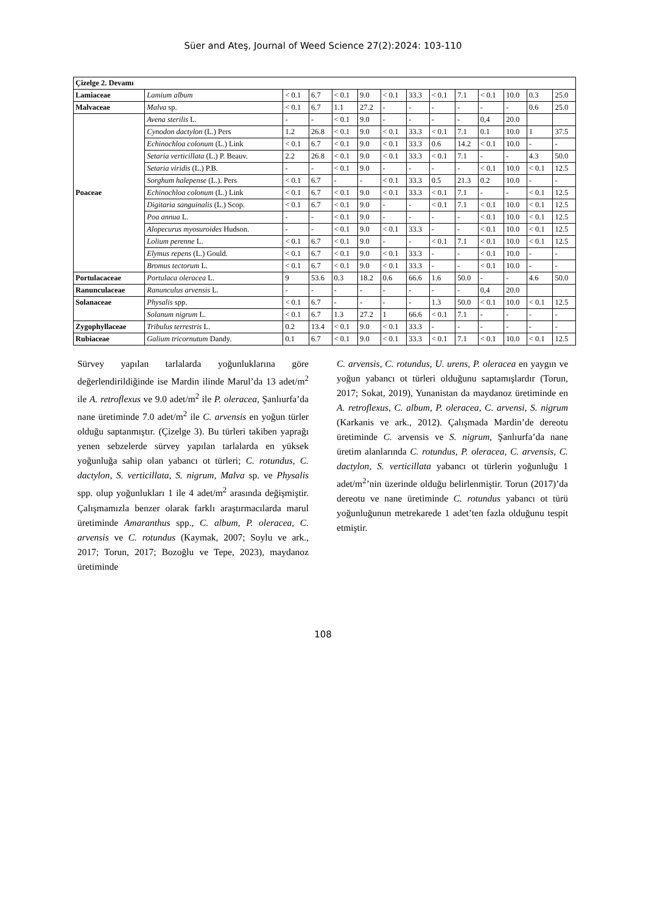Süer and Ateş, Journal of Weed Science 27(2):2024: 103-110
| Çizelge 2. Devamı | | | | | | | | | | | | | |
| --- | --- | --- | --- | --- | --- | --- | --- | --- | --- | --- | --- | --- | --- |
| Lamiaceae | Lamium album | < 0.1 | 6.7 | < 0.1 | 9.0 | < 0.1 | 33.3 | < 0.1 | 7.1 | < 0.1 | 10.0 | 0.3 | 25.0 |
| Malvaceae | Malva sp. | < 0.1 | 6.7 | 1.1 | 27.2 | - | - | - | - | - | - | 0.6 | 25.0 |
| Poaceae | Avena sterilis L. | - | - | < 0.1 | 9.0 | - | - | - | - | 0,4 | 20.0 | | |
| | Cynodon dactylon (L.) Pers | 1.2 | 26.8 | < 0.1 | 9.0 | < 0.1 | 33.3 | < 0.1 | 7.1 | 0.1 | 10.0 | 1 | 37.5 |
| | Echinochloa colonum (L.) Link | < 0.1 | 6.7 | < 0.1 | 9.0 | < 0.1 | 33.3 | 0.6 | 14.2 | < 0.1 | 10.0 | - | - |
| | Setaria verticillata (L.) P. Beauv. | 2.2 | 26.8 | < 0.1 | 9.0 | < 0.1 | 33.3 | < 0.1 | 7.1 | - | - | 4.3 | 50.0 |
| | Setaria viridis (L.) P.B. | - | - | < 0.1 | 9.0 | - | - | - | - | < 0.1 | 10.0 | < 0.1 | 12.5 |
| | Sorghum halepense (L.). Pers | < 0.1 | 6.7 | - | - | < 0.1 | 33.3 | 0.5 | 21.3 | 0.2 | 10.0 | - | - |
| | Echinochloa colonum (L.) Link | < 0.1 | 6.7 | < 0.1 | 9.0 | < 0.1 | 33.3 | < 0.1 | 7.1 | - | - | < 0.1 | 12.5 |
| | Digitaria sanguinalis (L.) Scop. | < 0.1 | 6.7 | < 0.1 | 9.0 | - | - | < 0.1 | 7.1 | < 0.1 | 10.0 | < 0.1 | 12.5 |
| | Poa annua L. | - | - | < 0.1 | 9.0 | - | - | - | - | < 0.1 | 10.0 | < 0.1 | 12.5 |
| | Alopecurus myosuroides Hudson. | - | - | < 0.1 | 9.0 | < 0.1 | 33.3 | - | - | < 0.1 | 10.0 | < 0.1 | 12.5 |
| | Lolium perenne L. | < 0.1 | 6.7 | < 0.1 | 9.0 | - | - | < 0.1 | 7.1 | < 0.1 | 10.0 | < 0.1 | 12.5 |
| | Elymus repens (L.) Gould. | < 0.1 | 6.7 | < 0.1 | 9.0 | < 0.1 | 33.3 | - | - | < 0.1 | 10.0 | - | - |
| | Bromus tectorum L. | < 0.1 | 6.7 | < 0.1 | 9.0 | < 0.1 | 33.3 | - | - | < 0.1 | 10.0 | - | - |
| Portulacaceae | Portulaca oleracea L. | 9 | 53.6 | 0.3 | 18.2 | 0.6 | 66.6 | 1.6 | 50.0 | - | - | 4.6 | 50.0 |
| Ranunculaceae | Ranunculus arvensis L. | - | - | - | - | - | - | - | - | 0,4 | 20.0 | | |
| Solanaceae | Physalis spp. | < 0.1 | 6.7 | - | - | - | - | 1.3 | 50.0 | < 0.1 | 10.0 | < 0.1 | 12.5 |
| | Solanum nigrum L. | < 0.1 | 6.7 | 1.3 | 27.2 | 1 | 66.6 | < 0.1 | 7.1 | - | - | - | - |
| Zygophyllaceae | Tribulus terrestris L. | 0.2 | 13.4 | < 0.1 | 9.0 | < 0.1 | 33.3 | - | - | - | - | - | - |
| Rubiaceae | Galium tricornutum Dandy. | 0.1 | 6.7 | < 0.1 | 9.0 | < 0.1 | 33.3 | < 0.1 | 7.1 | < 0.1 | 10.0 | < 0.1 | 12.5 |
Sürvey yapılan tarlalarda yoğunluklarına göre değerlendirildiğinde ise Mardin ilinde Marul’da 13 adet/m<sup>2</sup> ile A. retroflexus ve 9.0 adet/m<sup>2</sup> ile P. oleracea, Şanlıurfa’da nane üretiminde 7.0 adet/m<sup>2</sup> ile C. arvensis en yoğun türler olduğu saptanmıştır. (Çizelge 3). Bu türleri takiben yaprağı yenen sebzelerde sürvey yapılan tarlalarda en yüksek yoğunluğa sahip olan yabancı ot türleri; C. rotundus, C. dactylon, S. verticillata, S. nigrum, Malva sp. ve Physalis spp. olup yoğunlukları 1 ile 4 adet/m<sup>2</sup> arasında değişmiştir. Çalışmamızla benzer olarak farklı araştırmacılarda marul üretiminde Amaranthus spp., C. album, P. oleracea, C. arvensis ve C. rotundus (Kaymak, 2007; Soylu ve ark., 2017; Torun, 2017; Bozoğlu ve Tepe, 2023), maydanoz üretiminde
C. arvensis, C. rotundus, U. urens, P. oleracea en yaygın ve yoğun yabancı ot türleri olduğunu saptamışlardır (Torun, 2017; Sokat, 2019), Yunanistan da maydanoz üretiminde en A. retroflexus, C. album, P. oleracea, C. arvensi, S. nigrum (Karkanis ve ark., 2012). Çalışmada Mardin’de dereotu üretiminde C. arvensis ve S. nigrum, Şanlıurfa’da nane üretim alanlarında C. rotundus, P. oleracea, C. arvensis, C. dactylon, S. verticillata yabancı ot türlerin yoğunluğu 1 adet/m<sup>2</sup>’nin üzerinde olduğu belirlenmiştir. Torun (2017)’da dereotu ve nane üretiminde C. rotundus yabancı ot türü yoğunluğunun metrekarede 1 adet’ten fazla olduğunu tespit etmiştir.
108